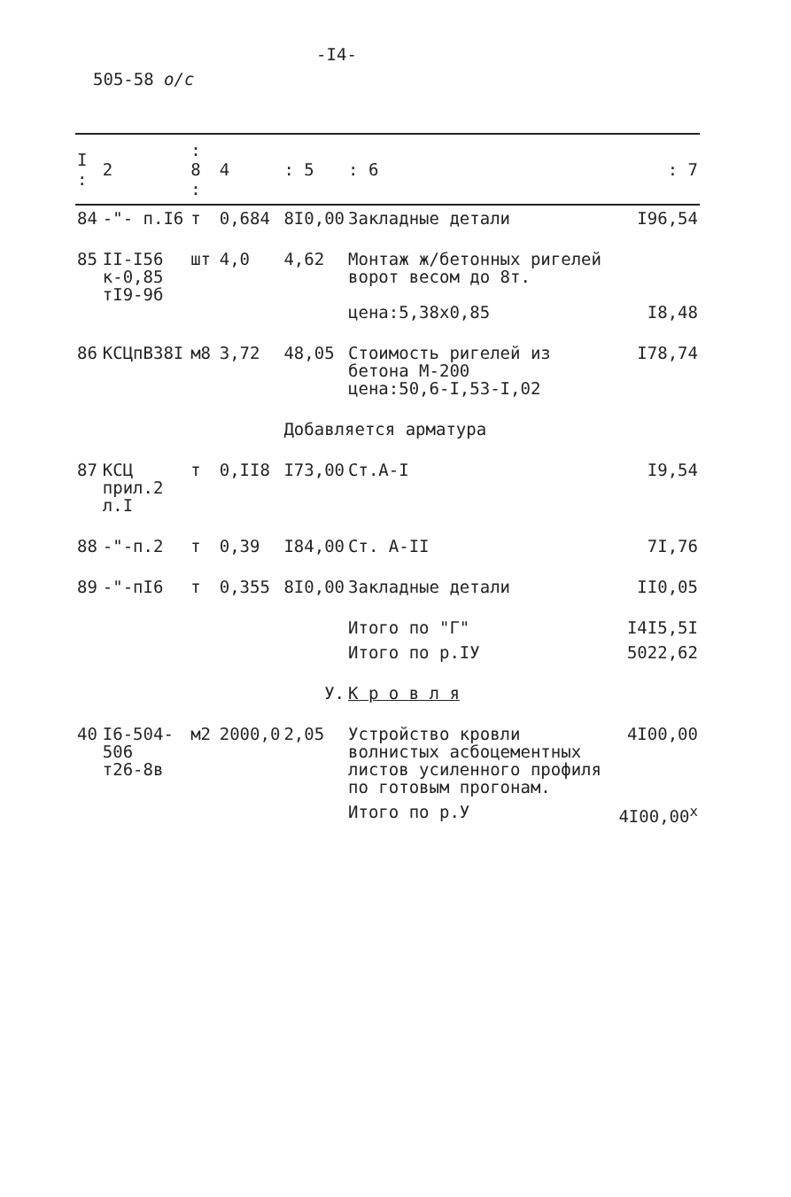-I4-
505-58 о/с
| I : | 2 | : 8 : | 4 | : 5 | : 6 | : 7 |
| --- | --- | --- | --- | --- | --- | --- |
| 84 | -"- п.I6 | т | 0,684 | 8I0,00 | Закладные детали | I96,54 |
| 85 | II-I56 к-0,85 тI9-9б | шт | 4,0 | 4,62 | Монтаж ж/бетонных ригелей ворот весом до 8т. цена:5,38х0,85 | I8,48 |
| 86 | КСЦпВ38I | м8 | 3,72 | 48,05 | Стоимость ригелей из бетона М-200 цена:50,6-I,53-I,02 | I78,74 |
| | | | | Добавляется арматура | | |
| 87 | КСЦ прил.2 л.I | т | 0,II8 | I73,00 | Ст.А-I | I9,54 |
| 88 | -"-п.2 | т | 0,39 | I84,00 | Ст. А-II | 7I,76 |
| 89 | -"-пI6 | т | 0,355 | 8I0,00 | Закладные детали | II0,05 |
| | | | | | Итого по "Г" | I4I5,5I |
| | | | | | Итого по р.IУ | 5022,62 |
| У. | | | | | К р о в л я | |
| 40 | I6-504-506 т26-8в | м2 | 2000,0 | 2,05 | Устройство кровли волнистых асбоцементных листов усиленного профиля по готовым прогонам. | 4I00,00 |
| | | | | | Итого по р.У | 4I00,00<sup>x</sup> |